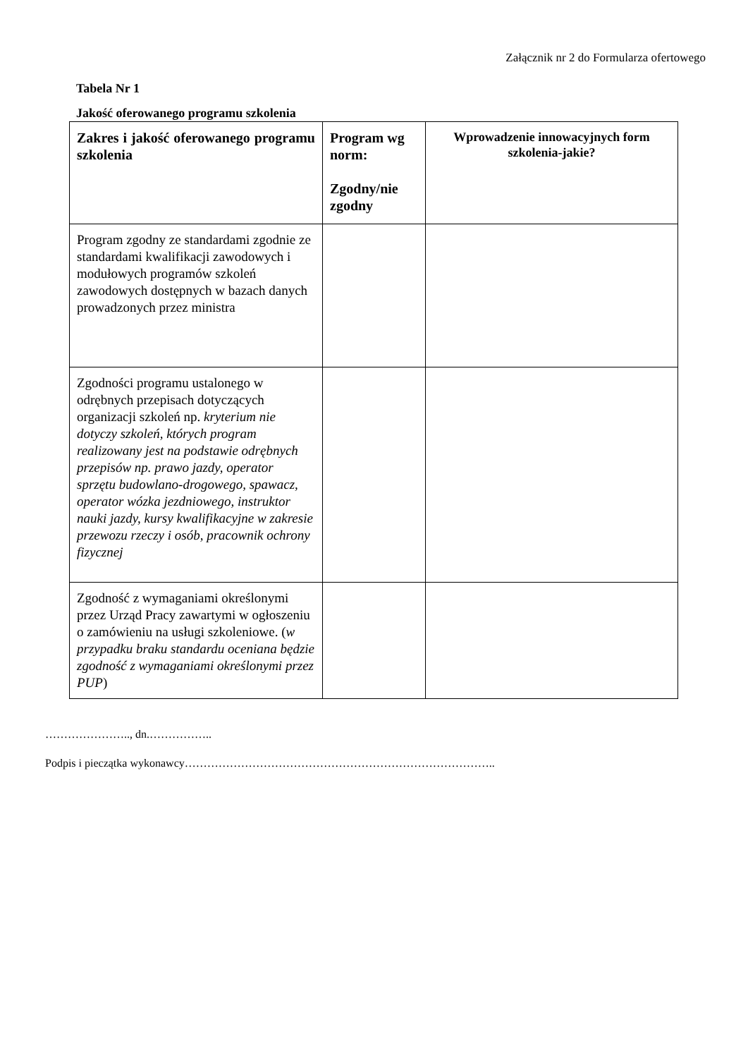Załącznik nr 2 do Formularza ofertowego
Tabela Nr 1
Jakość oferowanego programu szkolenia
| Zakres i jakość oferowanego programu szkolenia | Program wg norm: Zgodny/nie zgodny | Wprowadzenie innowacyjnych form szkolenia-jakie? |
| --- | --- | --- |
| Program zgodny ze standardami zgodnie ze standardami kwalifikacji zawodowych i modułowych programów szkoleń zawodowych dostępnych w bazach danych prowadzonych przez ministra | | |
| Zgodności programu ustalonego w odrębnych przepisach dotyczących organizacji szkoleń np. kryterium nie dotyczy szkoleń, których program realizowany jest na podstawie odrębnych przepisów np. prawo jazdy, operator sprzętu budowlano-drogowego, spawacz, operator wózka jezdniowego, instruktor nauki jazdy, kursy kwalifikacyjne w zakresie przewozu rzeczy i osób, pracownik ochrony fizycznej | | |
| Zgodność z wymaganiami określonymi przez Urząd Pracy zawartymi w ogłoszeniu o zamówieniu na usługi szkoleniowe. ( w przypadku braku standardu oceniana będzie zgodność z wymaganiami określonymi przez PUP ) | | |
………………….., dn.……………..
Podpis i pieczątka wykonawcy………………………………………………………………………..